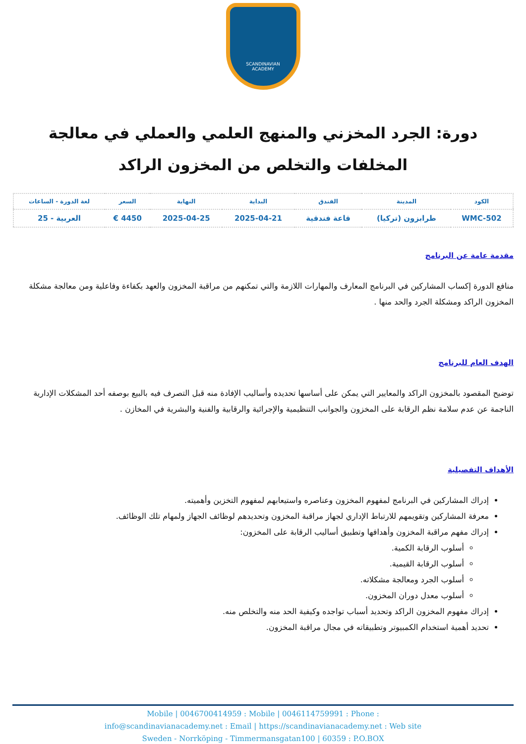SCANDINAVIAN
ACADEMY
دورة: الجرد المخزني والمنهج العلمي والعملي في معالجة المخلفات والتخلص من المخزون الراكد
| الكود | المدينة | الفندق | البداية | النهاية | السعر | لغة الدورة - الساعات |
| --- | --- | --- | --- | --- | --- | --- |
| WMC-502 | طرابزون (تركيا) | قاعة فندقية | 2025-04-21 | 2025-04-25 | 4450 € | العربية - 25 |
مقدمة عامة عن البرنامج
منافع الدورة إكساب المشاركين في البرنامج المعارف والمهارات اللازمة والتي تمكنهم من مراقبة المخزون والعهد بكفاءة وفاعلية ومن معالجة مشكلة المخزون الراكد ومشكلة الجرد والحد منها .
الهدف العام للبرنامج
توضيح المقصود بالمخزون الراكد والمعايير التي يمكن على أساسها تحديده وأساليب الإفادة منه قبل التصرف فيه بالبيع بوصفه أحد المشكلات الإدارية الناجمة عن عدم سلامة نظم الرقابة على المخزون والجوانب التنظيمية والإجرائية والرقابية والفنية والبشرية في المخازن .
الأهداف التفصيلية
إدراك المشاركين في البرنامج لمفهوم المخزون وعناصره واستيعابهم لمفهوم التخزين وأهميته.
معرفة المشاركين وتقويمهم للارتباط الإداري لجهاز مراقبة المخزون وتحديدهم لوظائف الجهاز ولمهام تلك الوظائف.
إدراك مفهم مراقبة المخزون وأهدافها وتطبيق أساليب الرقابة على المخزون:
أسلوب الرقابة الكمية.
أسلوب الرقابة القيمية.
أسلوب الجرد ومعالجة مشكلاته.
أسلوب معدل دوران المخزون.
إدراك مفهوم المخزون الراكد وتحديد أسباب تواجده وكيفية الحد منه والتخلص منه.
تحديد أهمية استخدام الكمبيوتر وتطبيقاته في مجال مراقبة المخزون.
Mobile | 0046700414959 : Mobile | 0046114759991 : Phone :
info@scandinavianacademy.net : Email | https://scandinavianacademy.net : Web site
Sweden - Norrköping - Timmermansgatan100 | 60359 : P.O.BOX